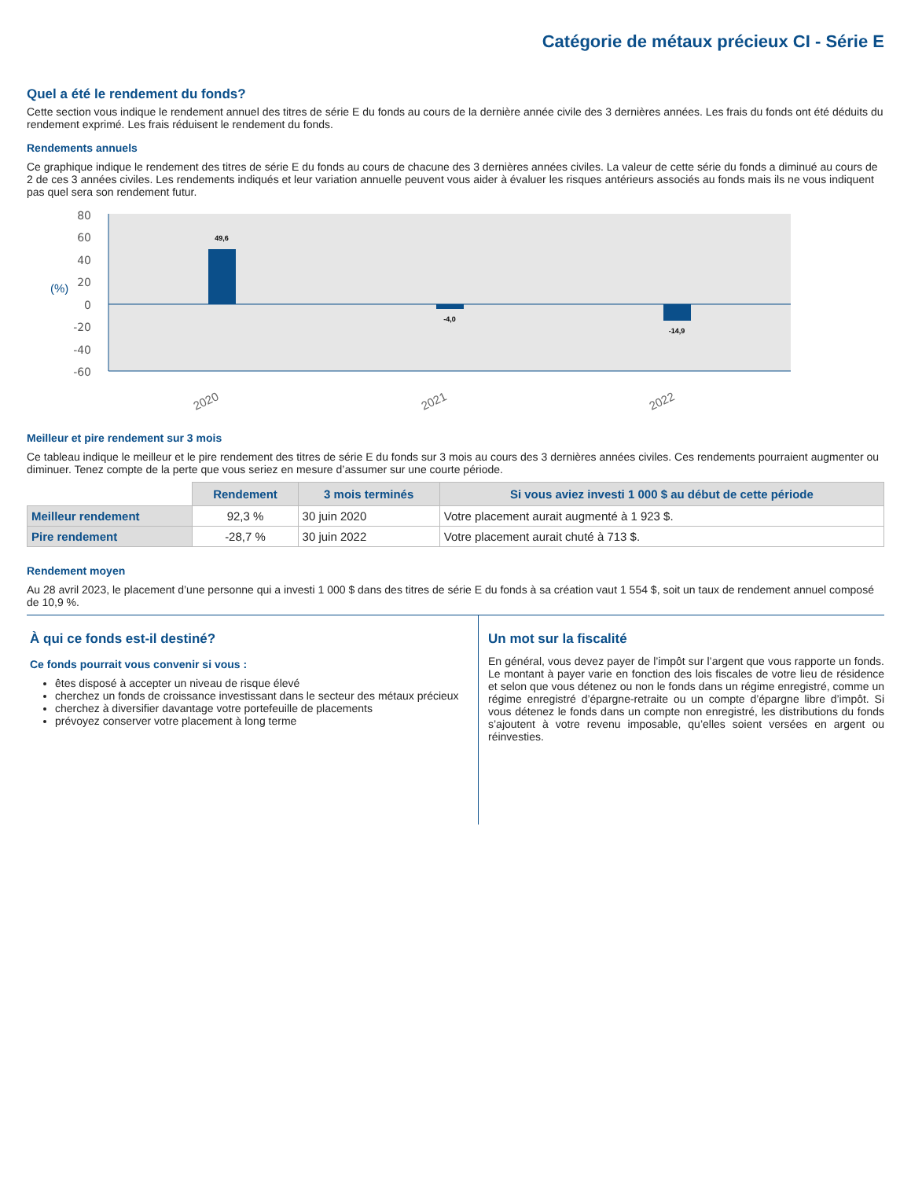Catégorie de métaux précieux CI - Série E
Quel a été le rendement du fonds?
Cette section vous indique le rendement annuel des titres de série E du fonds au cours de la dernière année civile des 3 dernières années. Les frais du fonds ont été déduits du rendement exprimé. Les frais réduisent le rendement du fonds.
Rendements annuels
Ce graphique indique le rendement des titres de série E du fonds au cours de chacune des 3 dernières années civiles. La valeur de cette série du fonds a diminué au cours de 2 de ces 3 années civiles. Les rendements indiqués et leur variation annuelle peuvent vous aider à évaluer les risques antérieurs associés au fonds mais ils ne vous indiquent pas quel sera son rendement futur.
80
60
40
20
0
-20
-40
-60
(%)
49,6
-4,0
-14,9
2020
2021
2022
Meilleur et pire rendement sur 3 mois
Ce tableau indique le meilleur et le pire rendement des titres de série E du fonds sur 3 mois au cours des 3 dernières années civiles. Ces rendements pourraient augmenter ou diminuer. Tenez compte de la perte que vous seriez en mesure d’assumer sur une courte période.
| | Rendement | 3 mois terminés | Si vous aviez investi 1 000 $ au début de cette période |
| --- | --- | --- | --- |
| Meilleur rendement | 92,3 % | 30 juin 2020 | Votre placement aurait augmenté à 1 923 $. |
| Pire rendement | -28,7 % | 30 juin 2022 | Votre placement aurait chuté à 713 $. |
Rendement moyen
Au 28 avril 2023, le placement d’une personne qui a investi 1 000 $ dans des titres de série E du fonds à sa création vaut 1 554 $, soit un taux de rendement annuel composé de 10,9 %.
À qui ce fonds est-il destiné?
Ce fonds pourrait vous convenir si vous :
êtes disposé à accepter un niveau de risque élevé
cherchez un fonds de croissance investissant dans le secteur des métaux précieux
cherchez à diversifier davantage votre portefeuille de placements
prévoyez conserver votre placement à long terme
Un mot sur la fiscalité
En général, vous devez payer de l’impôt sur l’argent que vous rapporte un fonds. Le montant à payer varie en fonction des lois fiscales de votre lieu de résidence et selon que vous détenez ou non le fonds dans un régime enregistré, comme un régime enregistré d’épargne-retraite ou un compte d’épargne libre d’impôt. Si vous détenez le fonds dans un compte non enregistré, les distributions du fonds s’ajoutent à votre revenu imposable, qu’elles soient versées en argent ou réinvesties.